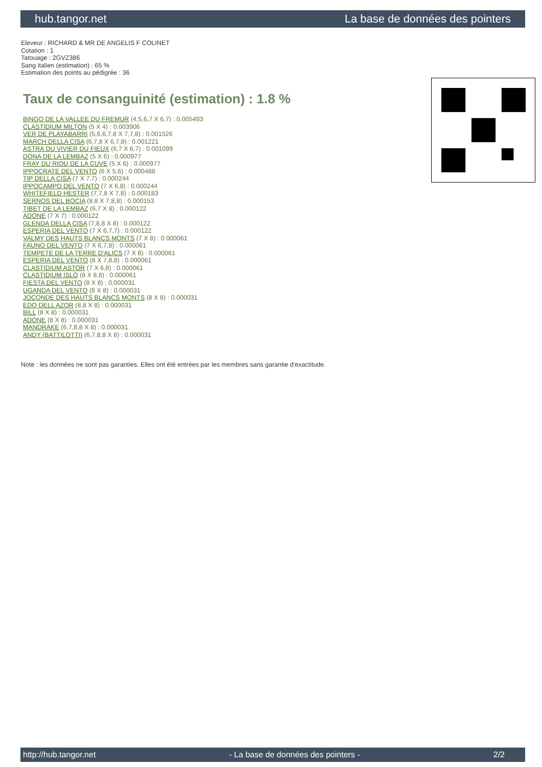hub.tangor.net La base de données des pointers
Eleveur : RICHARD & MR DE ANGELIS F COLINET
Cotation : 1
Tatouage : 2GVZ386
Sang italien (estimation) : 65 %
Estimation des points au pédigrée : 36
Taux de consanguinité (estimation) : 1.8 %
BINGO DE LA VALLEE DU FREMUR (4,5,6,7 X 6,7) : 0.005493
CLASTIDIUM MILTON (5 X 4) : 0.003906
VER DE PLAYABARRI (5,6,6,7,8 X 7,7,8) : 0.001526
MARCH DELLA CISA (6,7,8 X 6,7,8) : 0.001221
ASTRA DU VIVIER DU FIEUX (6,7 X 6,7) : 0.001099
DONA DE LA LEMBAZ (5 X 6) : 0.000977
FRAY DU RIOU DE LA CUVE (5 X 6) : 0.000977
IPPOCRATE DEL VENTO (6 X 5,6) : 0.000488
TIP DELLA CISA (7 X 7,7) : 0.000244
IPPOCAMPO DEL VENTO (7 X 6,8) : 0.000244
WHITEFIELD HESTER (7,7,8 X 7,8) : 0.000183
SERNOS DEL BOCIA (8,8 X 7,8,8) : 0.000153
TIBET DE LA LEMBAZ (6,7 X 8) : 0.000122
ADONE (7 X 7) : 0.000122
GLENDA DELLA CISA (7,8,8 X 8) : 0.000122
ESPERIA DEL VENTO (7 X 6,7,7) : 0.000122
VALMY DES HAUTS BLANCS MONTS (7 X 8) : 0.000061
FAUNO DEL VENTO (7 X 6,7,8) : 0.000061
TEMPETE DE LA TERRE D'ALICS (7 X 8) : 0.000061
ESPERIA DEL VENTO (8 X 7,8,8) : 0.000061
CLASTIDIUM ASTOR (7 X 6,8) : 0.000061
CLASTIDIUM ISLO (8 X 8,8) : 0.000061
FIESTA DEL VENTO (8 X 8) : 0.000031
UGANDA DEL VENTO (8 X 8) : 0.000031
JOCONDE DES HAUTS BLANCS MONTS (8 X 8) : 0.000031
EDO DELL AZOR (8,8 X 8) : 0.000031
BILL (8 X 8) : 0.000031
ADONE (8 X 8) : 0.000031
MANDRAKE (6,7,8,8 X 8) : 0.000031
ANDY (BATTILOTTI) (6,7,8,8 X 8) : 0.000031
Note : les données ne sont pas garanties. Elles ont été entrées par les membres sans garantie d'exactitude.
http://hub.tangor.net - La base de données des pointers - 2/2